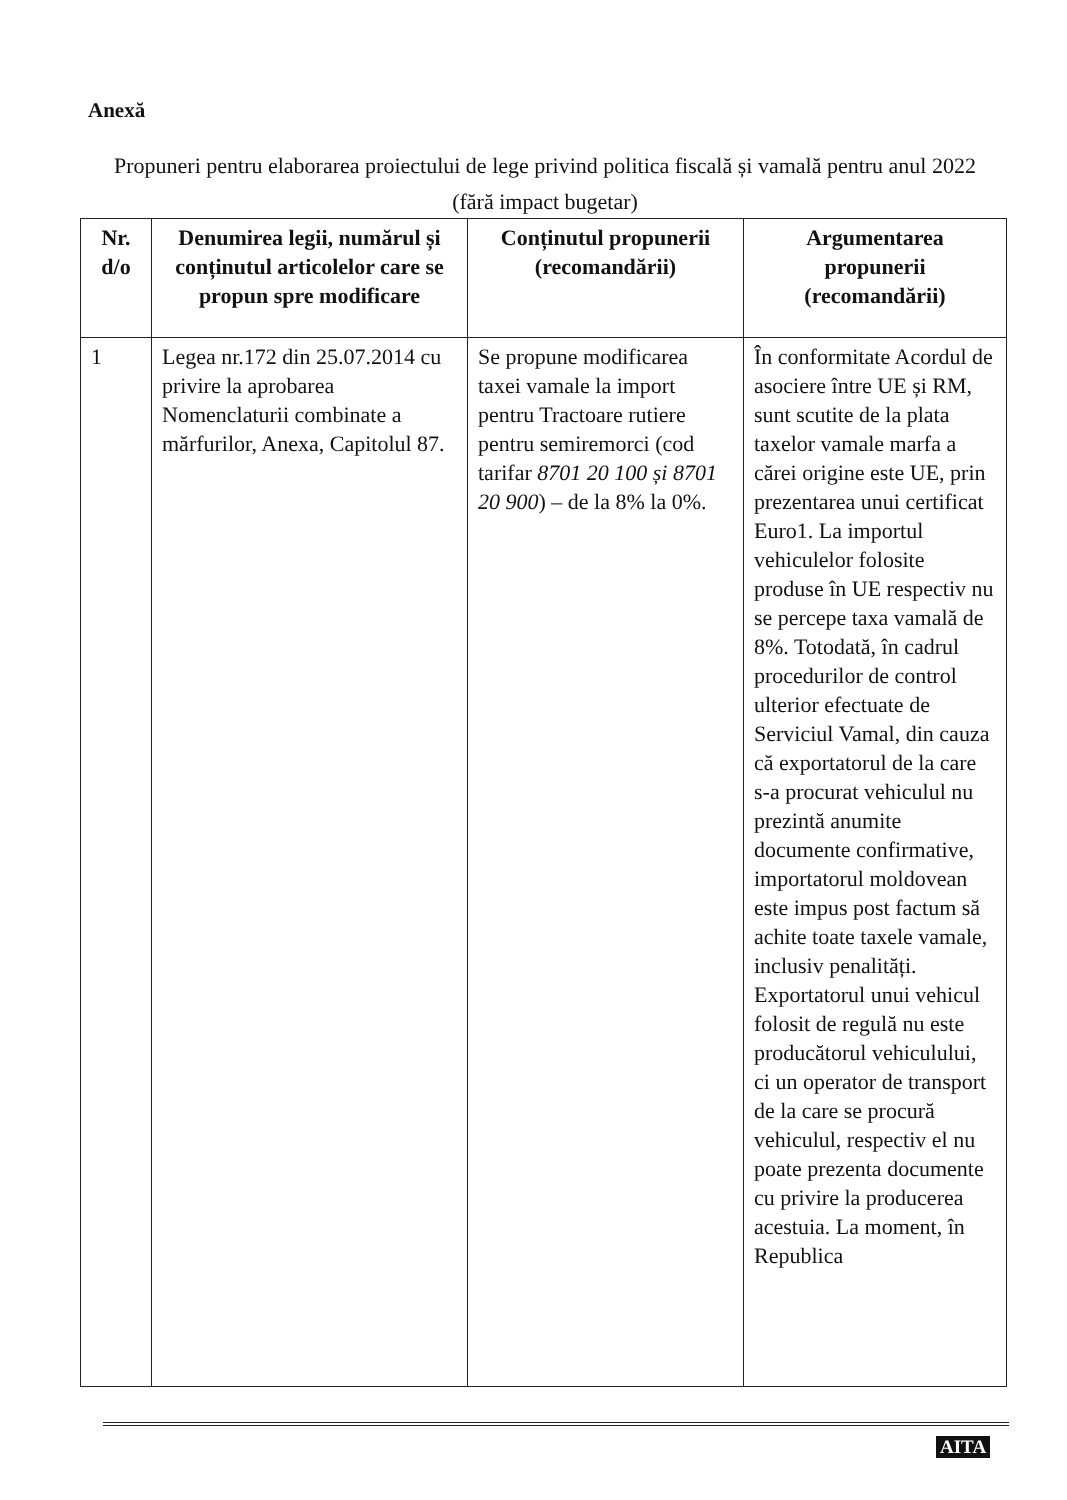Anexă
Propuneri pentru elaborarea proiectului de lege privind politica fiscală și vamală pentru anul 2022 (fără impact bugetar)
| Nr. d/o | Denumirea legii, numărul și conținutul articolelor care se propun spre modificare | Conținutul propunerii (recomandării) | Argumentarea propunerii (recomandării) |
| --- | --- | --- | --- |
| 1 | Legea nr.172 din 25.07.2014 cu privire la aprobarea Nomenclaturii combinate a mărfurilor, Anexa, Capitolul 87. | Se propune modificarea taxei vamale la import pentru Tractoare rutiere pentru semiremorci (cod tarifar 8701 20 100 și 8701 20 900 ) – de la 8% la 0%. | În conformitate Acordul de asociere între UE și RM, sunt scutite de la plata taxelor vamale marfa a cărei origine este UE, prin prezentarea unui certificat Euro1. La importul vehiculelor folosite produse în UE respectiv nu se percepe taxa vamală de 8%. Totodată, în cadrul procedurilor de control ulterior efectuate de Serviciul Vamal, din cauza că exportatorul de la care s-a procurat vehiculul nu prezintă anumite documente confirmative, importatorul moldovean este impus post factum să achite toate taxele vamale, inclusiv penalități. Exportatorul unui vehicul folosit de regulă nu este producătorul vehiculului, ci un operator de transport de la care se procură vehiculul, respectiv el nu poate prezenta documente cu privire la producerea acestuia. La moment, în Republica |
AITA